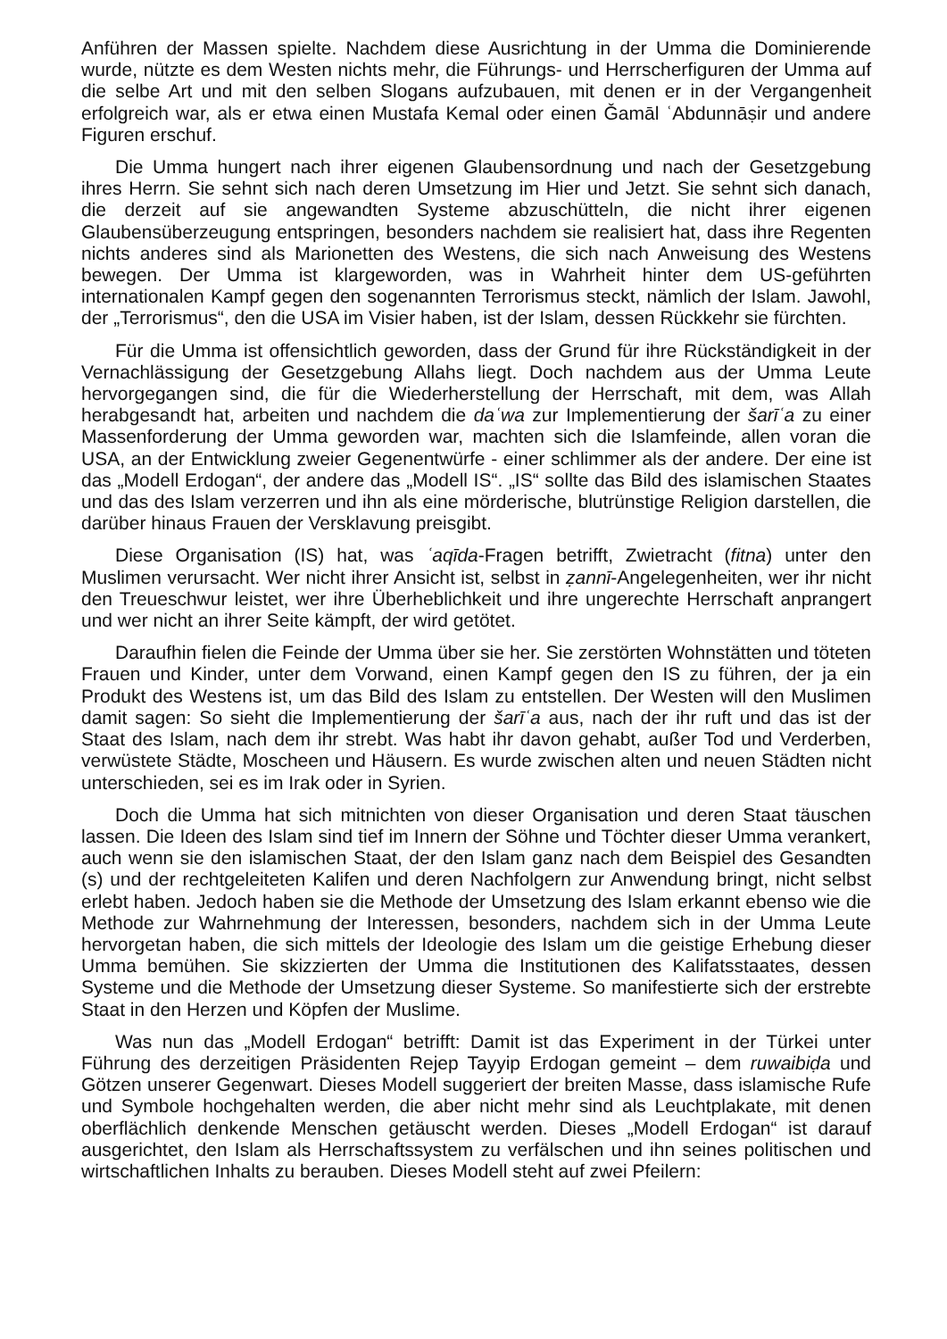Anführen der Massen spielte. Nachdem diese Ausrichtung in der Umma die Dominierende wurde, nützte es dem Westen nichts mehr, die Führungs- und Herrscherfiguren der Umma auf die selbe Art und mit den selben Slogans aufzubauen, mit denen er in der Vergangenheit erfolgreich war, als er etwa einen Mustafa Kemal oder einen Ǧamāl ʿAbdunnāṣir und andere Figuren erschuf.
Die Umma hungert nach ihrer eigenen Glaubensordnung und nach der Gesetzgebung ihres Herrn. Sie sehnt sich nach deren Umsetzung im Hier und Jetzt. Sie sehnt sich danach, die derzeit auf sie angewandten Systeme abzuschütteln, die nicht ihrer eigenen Glaubensüberzeugung entspringen, besonders nachdem sie realisiert hat, dass ihre Regenten nichts anderes sind als Marionetten des Westens, die sich nach Anweisung des Westens bewegen. Der Umma ist klargeworden, was in Wahrheit hinter dem US-geführten internationalen Kampf gegen den sogenannten Terrorismus steckt, nämlich der Islam. Jawohl, der „Terrorismus“, den die USA im Visier haben, ist der Islam, dessen Rückkehr sie fürchten.
Für die Umma ist offensichtlich geworden, dass der Grund für ihre Rückständigkeit in der Vernachlässigung der Gesetzgebung Allahs liegt. Doch nachdem aus der Umma Leute hervorgegangen sind, die für die Wiederherstellung der Herrschaft, mit dem, was Allah herabgesandt hat, arbeiten und nachdem die daʿwa zur Implementierung der šarīʿa zu einer Massenforderung der Umma geworden war, machten sich die Islamfeinde, allen voran die USA, an der Entwicklung zweier Gegenentwürfe - einer schlimmer als der andere. Der eine ist das „Modell Erdogan“, der andere das „Modell IS“. „IS“ sollte das Bild des islamischen Staates und das des Islam verzerren und ihn als eine mörderische, blutrünstige Religion darstellen, die darüber hinaus Frauen der Versklavung preisgibt.
Diese Organisation (IS) hat, was ʿaqīda-Fragen betrifft, Zwietracht (fitna) unter den Muslimen verursacht. Wer nicht ihrer Ansicht ist, selbst in ẓannī-Angelegenheiten, wer ihr nicht den Treueschwur leistet, wer ihre Überheblichkeit und ihre ungerechte Herrschaft anprangert und wer nicht an ihrer Seite kämpft, der wird getötet.
Daraufhin fielen die Feinde der Umma über sie her. Sie zerstörten Wohnstätten und töteten Frauen und Kinder, unter dem Vorwand, einen Kampf gegen den IS zu führen, der ja ein Produkt des Westens ist, um das Bild des Islam zu entstellen. Der Westen will den Muslimen damit sagen: So sieht die Implementierung der šarīʿa aus, nach der ihr ruft und das ist der Staat des Islam, nach dem ihr strebt. Was habt ihr davon gehabt, außer Tod und Verderben, verwüstete Städte, Moscheen und Häusern. Es wurde zwischen alten und neuen Städten nicht unterschieden, sei es im Irak oder in Syrien.
Doch die Umma hat sich mitnichten von dieser Organisation und deren Staat täuschen lassen. Die Ideen des Islam sind tief im Innern der Söhne und Töchter dieser Umma verankert, auch wenn sie den islamischen Staat, der den Islam ganz nach dem Beispiel des Gesandten (s) und der rechtgeleiteten Kalifen und deren Nachfolgern zur Anwendung bringt, nicht selbst erlebt haben. Jedoch haben sie die Methode der Umsetzung des Islam erkannt ebenso wie die Methode zur Wahrnehmung der Interessen, besonders, nachdem sich in der Umma Leute hervorgetan haben, die sich mittels der Ideologie des Islam um die geistige Erhebung dieser Umma bemühen. Sie skizzierten der Umma die Institutionen des Kalifatsstaates, dessen Systeme und die Methode der Umsetzung dieser Systeme. So manifestierte sich der erstrebte Staat in den Herzen und Köpfen der Muslime.
Was nun das „Modell Erdogan“ betrifft: Damit ist das Experiment in der Türkei unter Führung des derzeitigen Präsidenten Rejep Tayyip Erdogan gemeint – dem ruwaibiḍa und Götzen unserer Gegenwart. Dieses Modell suggeriert der breiten Masse, dass islamische Rufe und Symbole hochgehalten werden, die aber nicht mehr sind als Leuchtplakate, mit denen oberflächlich denkende Menschen getäuscht werden. Dieses „Modell Erdogan“ ist darauf ausgerichtet, den Islam als Herrschaftssystem zu verfälschen und ihn seines politischen und wirtschaftlichen Inhalts zu berauben. Dieses Modell steht auf zwei Pfeilern: